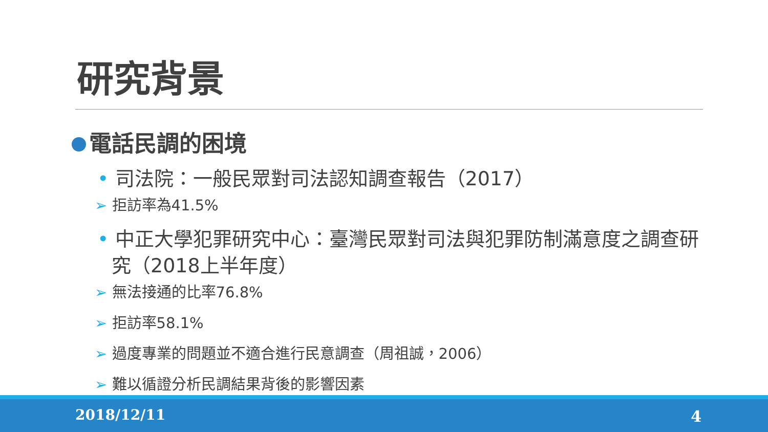研究背景
電話民調的困境
• 司法院：一般民眾對司法認知調查報告（2017）
➢ 拒訪率為41.5%
• 中正大學犯罪研究中心：臺灣民眾對司法與犯罪防制滿意度之調查研究（2018上半年度）
➢ 無法接通的比率76.8%
➢ 拒訪率58.1%
➢ 過度專業的問題並不適合進行民意調查（周祖誠，2006）
➢ 難以循證分析民調結果背後的影響因素
2018/12/11 4